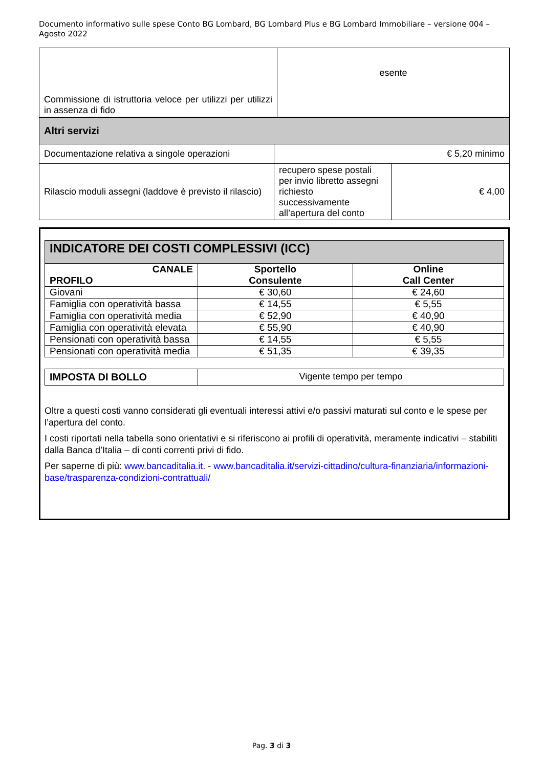Documento informativo sulle spese Conto BG Lombard, BG Lombard Plus e BG Lombard Immobiliare – versione 004 – Agosto 2022
| Commissione di istruttoria veloce per utilizzi per utilizzi in assenza di fido | esente |
| Altri servizi | | |
| Documentazione relativa a singole operazioni | € 5,20 minimo | |
| Rilascio moduli assegni (laddove è previsto il rilascio) | recupero spese postali per invio libretto assegni richiesto successivamente all’apertura del conto | € 4,00 |
| INDICATORE DEI COSTI COMPLESSIVI (ICC) | | |
| CANALE PROFILO | Sportello Consulente | Online Call Center |
| Giovani | € 30,60 | € 24,60 |
| Famiglia con operatività bassa | € 14,55 | € 5,55 |
| Famiglia con operatività media | € 52,90 | € 40,90 |
| Famiglia con operatività elevata | € 55,90 | € 40,90 |
| Pensionati con operatività bassa | € 14,55 | € 5,55 |
| Pensionati con operatività media | € 51,35 | € 39,35 |
| IMPOSTA DI BOLLO | Vigente tempo per tempo |
Oltre a questi costi vanno considerati gli eventuali interessi attivi e/o passivi maturati sul conto e le spese per l’apertura del conto.
I costi riportati nella tabella sono orientativi e si riferiscono ai profili di operatività, meramente indicativi – stabiliti dalla Banca d’Italia – di conti correnti privi di fido.
Per saperne di più: www.bancaditalia.it. - www.bancaditalia.it/servizi-cittadino/cultura-finanziaria/informazioni-base/trasparenza-condizioni-contrattuali/
Pag. 3 di 3